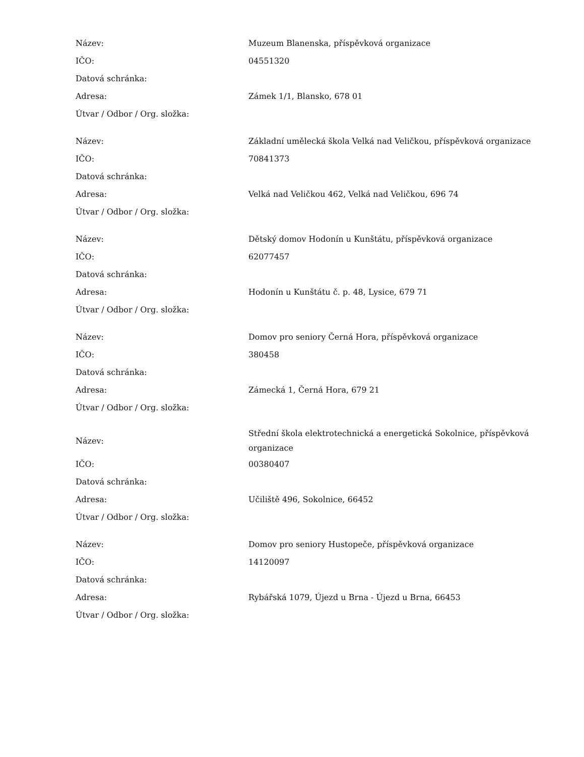| Název: | Muzeum Blanenska, příspěvková organizace |
| IČO: | 04551320 |
| Datová schránka: | |
| Adresa: | Zámek 1/1, Blansko, 678 01 |
| Útvar / Odbor / Org. složka: | |
| Název: | Základní umělecká škola Velká nad Veličkou, příspěvková organizace |
| IČO: | 70841373 |
| Datová schránka: | |
| Adresa: | Velká nad Veličkou 462, Velká nad Veličkou, 696 74 |
| Útvar / Odbor / Org. složka: | |
| Název: | Dětský domov Hodonín u Kunštátu, příspěvková organizace |
| IČO: | 62077457 |
| Datová schránka: | |
| Adresa: | Hodonín u Kunštátu č. p. 48, Lysice, 679 71 |
| Útvar / Odbor / Org. složka: | |
| Název: | Domov pro seniory Černá Hora, příspěvková organizace |
| IČO: | 380458 |
| Datová schránka: | |
| Adresa: | Zámecká 1, Černá Hora, 679 21 |
| Útvar / Odbor / Org. složka: | |
| Název: | Střední škola elektrotechnická a energetická Sokolnice, příspěvková organizace |
| IČO: | 00380407 |
| Datová schránka: | |
| Adresa: | Učiliště 496, Sokolnice, 66452 |
| Útvar / Odbor / Org. složka: | |
| Název: | Domov pro seniory Hustopeče, příspěvková organizace |
| IČO: | 14120097 |
| Datová schránka: | |
| Adresa: | Rybářská 1079, Újezd u Brna - Újezd u Brna, 66453 |
| Útvar / Odbor / Org. složka: | |